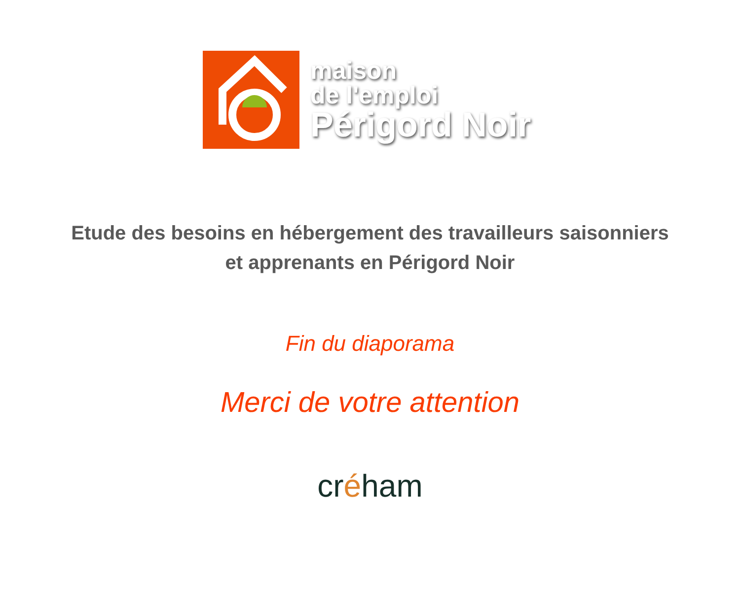maison
de l'emploi
Périgord Noir
Etude des besoins en hébergement des travailleurs saisonniers
et apprenants en Périgord Noir
Fin du diaporama
Merci de votre attention
créham